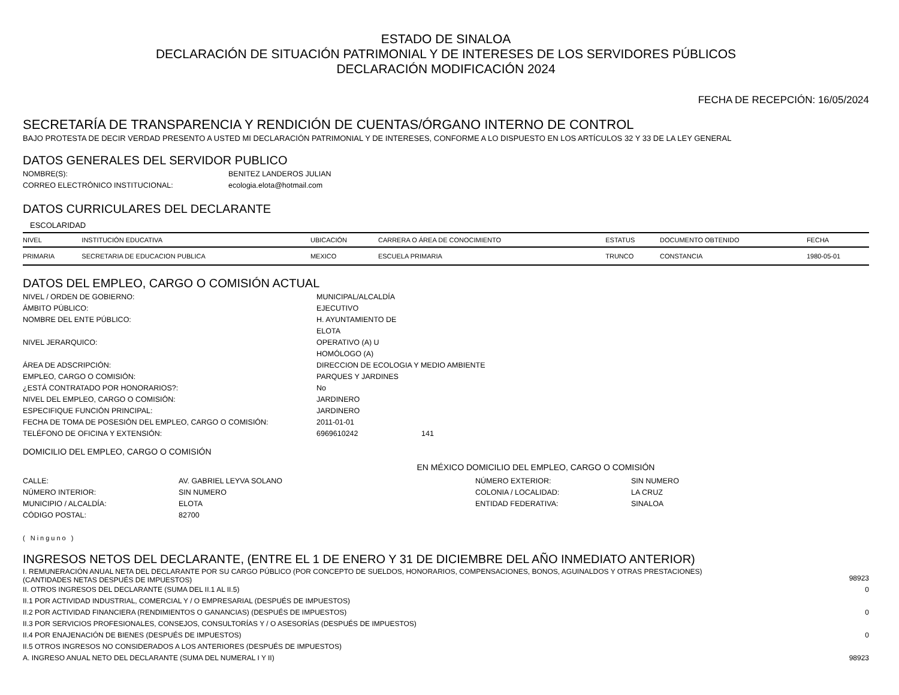ESTADO DE SINALOA
DECLARACIÓN DE SITUACIÓN PATRIMONIAL Y DE INTERESES DE LOS SERVIDORES PÚBLICOS
DECLARACIÓN MODIFICACIÓN 2024
FECHA DE RECEPCIÓN: 16/05/2024
SECRETARÍA DE TRANSPARENCIA Y RENDICIÓN DE CUENTAS/ÓRGANO INTERNO DE CONTROL
BAJO PROTESTA DE DECIR VERDAD PRESENTO A USTED MI DECLARACIÓN PATRIMONIAL Y DE INTERESES, CONFORME A LO DISPUESTO EN LOS ARTÍCULOS 32 Y 33 DE LA LEY GENERAL
DATOS GENERALES DEL SERVIDOR PUBLICO
NOMBRE(S): BENITEZ LANDEROS JULIAN CORREO ELECTRÓNICO INSTITUCIONAL: ecologia.elota@hotmail.com
DATOS CURRICULARES DEL DECLARANTE
ESCOLARIDAD
| NIVEL | INSTITUCIÓN EDUCATIVA | UBICACIÓN | CARRERA O ÁREA DE CONOCIMIENTO | ESTATUS | DOCUMENTO OBTENIDO | FECHA |
| --- | --- | --- | --- | --- | --- | --- |
| PRIMARIA | SECRETARIA DE EDUCACION PUBLICA | MEXICO | ESCUELA PRIMARIA | TRUNCO | CONSTANCIA | 1980-05-01 |
DATOS DEL EMPLEO, CARGO O COMISIÓN ACTUAL
NIVEL / ORDEN DE GOBIERNO: MUNICIPAL/ALCALDÍA ÁMBITO PÚBLICO: EJECUTIVO NOMBRE DEL ENTE PÚBLICO: H. AYUNTAMIENTO DE ELOTA NIVEL JERARQUICO: OPERATIVO (A) U HOMÓLOGO (A) ÁREA DE ADSCRIPCIÓN: DIRECCION DE ECOLOGIA Y MEDIO AMBIENTE EMPLEO, CARGO O COMISIÓN: PARQUES Y JARDINES ¿ESTÁ CONTRATADO POR HONORARIOS?: No NIVEL DEL EMPLEO, CARGO O COMISIÓN: JARDINERO ESPECIFIQUE FUNCIÓN PRINCIPAL: JARDINERO FECHA DE TOMA DE POSESIÓN DEL EMPLEO, CARGO O COMISIÓN: 2011-01-01 TELÉFONO DE OFICINA Y EXTENSIÓN: 6969610242 141
DOMICILIO DEL EMPLEO, CARGO O COMISIÓN
EN MÉXICO DOMICILIO DEL EMPLEO, CARGO O COMISIÓN
CALLE: AV. GABRIEL LEYVA SOLANO NÚMERO EXTERIOR: SIN NUMERO NÚMERO INTERIOR: SIN NUMERO COLONIA / LOCALIDAD: LA CRUZ MUNICIPIO / ALCALDÍA: ELOTA ENTIDAD FEDERATIVA: SINALOA CÓDIGO POSTAL: 82700
( Ninguno )
INGRESOS NETOS DEL DECLARANTE, (ENTRE EL 1 DE ENERO Y 31 DE DICIEMBRE DEL AÑO INMEDIATO ANTERIOR)
I. REMUNERACIÓN ANUAL NETA DEL DECLARANTE POR SU CARGO PÚBLICO (POR CONCEPTO DE SUELDOS, HONORARIOS, COMPENSACIONES, BONOS, AGUINALDOS Y OTRAS PRESTACIONES) (CANTIDADES NETAS DESPUÉS DE IMPUESTOS) 98923
II. OTROS INGRESOS DEL DECLARANTE (SUMA DEL II.1 AL II.5) 0
II.1 POR ACTIVIDAD INDUSTRIAL, COMERCIAL Y / O EMPRESARIAL (DESPUÉS DE IMPUESTOS)
II.2 POR ACTIVIDAD FINANCIERA (RENDIMIENTOS O GANANCIAS) (DESPUÉS DE IMPUESTOS) 0
II.3 POR SERVICIOS PROFESIONALES, CONSEJOS, CONSULTORÍAS Y / O ASESORÍAS (DESPUÉS DE IMPUESTOS)
II.4 POR ENAJENACIÓN DE BIENES (DESPUÉS DE IMPUESTOS) 0
II.5 OTROS INGRESOS NO CONSIDERADOS A LOS ANTERIORES (DESPUÉS DE IMPUESTOS)
A. INGRESO ANUAL NETO DEL DECLARANTE (SUMA DEL NUMERAL I Y II) 98923